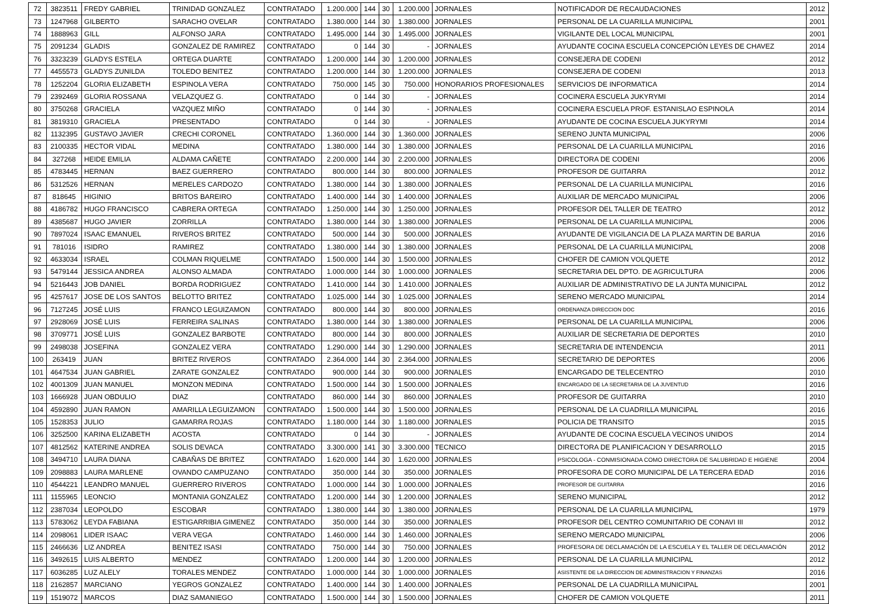| 72 | 3823511 | FREDY GABRIEL | TRINIDAD GONZALEZ | CONTRATADO | 1.200.000 | 144 | 30 | 1.200.000 | JORNALES | NOTIFICADOR DE RECAUDACIONES | 2012 |
| 73 | 1247968 | GILBERTO | SARACHO OVELAR | CONTRATADO | 1.380.000 | 144 | 30 | 1.380.000 | JORNALES | PERSONAL DE LA CUARILLA MUNICIPAL | 2001 |
| 74 | 1888963 | GILL | ALFONSO JARA | CONTRATADO | 1.495.000 | 144 | 30 | 1.495.000 | JORNALES | VIGILANTE DEL LOCAL MUNICIPAL | 2001 |
| 75 | 2091234 | GLADIS | GONZALEZ DE RAMIREZ | CONTRATADO | 0 | 144 | 30 | - | JORNALES | AYUDANTE COCINA ESCUELA CONCEPCIÓN LEYES DE CHAVEZ | 2014 |
| 76 | 3323239 | GLADYS ESTELA | ORTEGA DUARTE | CONTRATADO | 1.200.000 | 144 | 30 | 1.200.000 | JORNALES | CONSEJERA DE CODENI | 2012 |
| 77 | 4455573 | GLADYS ZUNILDA | TOLEDO BENITEZ | CONTRATADO | 1.200.000 | 144 | 30 | 1.200.000 | JORNALES | CONSEJERA DE CODENI | 2013 |
| 78 | 1252204 | GLORIA ELIZABETH | ESPINOLA VERA | CONTRATADO | 750.000 | 145 | 30 | 750.000 | HONORARIOS PROFESIONALES | SERVICIOS DE INFORMATICA | 2014 |
| 79 | 2392469 | GLORIA ROSSANA | VELAZQUEZ G. | CONTRATADO | 0 | 144 | 30 | - | JORNALES | COCINERA ESCUELA JUKYRYMI | 2014 |
| 80 | 3750268 | GRACIELA | VAZQUEZ MIÑO | CONTRATADO | 0 | 144 | 30 | - | JORNALES | COCINERA ESCUELA PROF. ESTANISLAO ESPINOLA | 2014 |
| 81 | 3819310 | GRACIELA | PRESENTADO | CONTRATADO | 0 | 144 | 30 | - | JORNALES | AYUDANTE DE COCINA ESCUELA JUKYRYMI | 2014 |
| 82 | 1132395 | GUSTAVO JAVIER | CRECHI CORONEL | CONTRATADO | 1.360.000 | 144 | 30 | 1.360.000 | JORNALES | SERENO JUNTA MUNICIPAL | 2006 |
| 83 | 2100335 | HECTOR VIDAL | MEDINA | CONTRATADO | 1.380.000 | 144 | 30 | 1.380.000 | JORNALES | PERSONAL DE LA CUARILLA MUNICIPAL | 2016 |
| 84 | 327268 | HEIDE EMILIA | ALDAMA CAÑETE | CONTRATADO | 2.200.000 | 144 | 30 | 2.200.000 | JORNALES | DIRECTORA DE CODENI | 2006 |
| 85 | 4783445 | HERNAN | BAEZ GUERRERO | CONTRATADO | 800.000 | 144 | 30 | 800.000 | JORNALES | PROFESOR DE GUITARRA | 2012 |
| 86 | 5312526 | HERNAN | MERELES CARDOZO | CONTRATADO | 1.380.000 | 144 | 30 | 1.380.000 | JORNALES | PERSONAL DE LA CUARILLA MUNICIPAL | 2016 |
| 87 | 818645 | HIGINIO | BRITOS BAREIRO | CONTRATADO | 1.400.000 | 144 | 30 | 1.400.000 | JORNALES | AUXILIAR DE MERCADO MUNICIPAL | 2006 |
| 88 | 4186782 | HUGO FRANCISCO | CABRERA ORTEGA | CONTRATADO | 1.250.000 | 144 | 30 | 1.250.000 | JORNALES | PROFESOR DEL TALLER DE TEATRO | 2012 |
| 89 | 4385687 | HUGO JAVIER | ZORRILLA | CONTRATADO | 1.380.000 | 144 | 30 | 1.380.000 | JORNALES | PERSONAL DE LA CUARILLA MUNICIPAL | 2006 |
| 90 | 7897024 | ISAAC EMANUEL | RIVEROS BRITEZ | CONTRATADO | 500.000 | 144 | 30 | 500.000 | JORNALES | AYUDANTE DE VIGILANCIA DE LA PLAZA MARTIN DE BARUA | 2016 |
| 91 | 781016 | ISIDRO | RAMIREZ | CONTRATADO | 1.380.000 | 144 | 30 | 1.380.000 | JORNALES | PERSONAL DE LA CUARILLA MUNICIPAL | 2008 |
| 92 | 4633034 | ISRAEL | COLMAN RIQUELME | CONTRATADO | 1.500.000 | 144 | 30 | 1.500.000 | JORNALES | CHOFER DE CAMION VOLQUETE | 2012 |
| 93 | 5479144 | JESSICA ANDREA | ALONSO ALMADA | CONTRATADO | 1.000.000 | 144 | 30 | 1.000.000 | JORNALES | SECRETARIA DEL DPTO. DE AGRICULTURA | 2006 |
| 94 | 5216443 | JOB DANIEL | BORDA RODRIGUEZ | CONTRATADO | 1.410.000 | 144 | 30 | 1.410.000 | JORNALES | AUXILIAR DE ADMINISTRATIVO DE LA JUNTA MUNICIPAL | 2012 |
| 95 | 4257617 | JOSE DE LOS SANTOS | BELOTTO BRITEZ | CONTRATADO | 1.025.000 | 144 | 30 | 1.025.000 | JORNALES | SERENO MERCADO MUNICIPAL | 2014 |
| 96 | 7127245 | JOSÉ LUIS | FRANCO LEGUIZAMON | CONTRATADO | 800.000 | 144 | 30 | 800.000 | JORNALES | ORDENANZA DIRECCION DOC | 2016 |
| 97 | 2928069 | JOSÉ LUIS | FERREIRA SALINAS | CONTRATADO | 1.380.000 | 144 | 30 | 1.380.000 | JORNALES | PERSONAL DE LA CUARILLA MUNICIPAL | 2006 |
| 98 | 3709771 | JOSÉ LUIS | GONZALEZ BARBOTE | CONTRATADO | 800.000 | 144 | 30 | 800.000 | JORNALES | AUXILIAR DE SECRETARIA DE DEPORTES | 2010 |
| 99 | 2498038 | JOSEFINA | GONZALEZ VERA | CONTRATADO | 1.290.000 | 144 | 30 | 1.290.000 | JORNALES | SECRETARIA DE INTENDENCIA | 2011 |
| 100 | 263419 | JUAN | BRITEZ RIVEROS | CONTRATADO | 2.364.000 | 144 | 30 | 2.364.000 | JORNALES | SECRETARIO DE DEPORTES | 2006 |
| 101 | 4647534 | JUAN GABRIEL | ZARATE GONZALEZ | CONTRATADO | 900.000 | 144 | 30 | 900.000 | JORNALES | ENCARGADO DE TELECENTRO | 2010 |
| 102 | 4001309 | JUAN MANUEL | MONZON MEDINA | CONTRATADO | 1.500.000 | 144 | 30 | 1.500.000 | JORNALES | ENCARGADO DE LA SECRETARIA DE LA JUVENTUD | 2016 |
| 103 | 1666928 | JUAN OBDULIO | DIAZ | CONTRATADO | 860.000 | 144 | 30 | 860.000 | JORNALES | PROFESOR DE GUITARRA | 2010 |
| 104 | 4592890 | JUAN RAMON | AMARILLA LEGUIZAMON | CONTRATADO | 1.500.000 | 144 | 30 | 1.500.000 | JORNALES | PERSONAL DE LA CUADRILLA MUNICIPAL | 2016 |
| 105 | 1528353 | JULIO | GAMARRA ROJAS | CONTRATADO | 1.180.000 | 144 | 30 | 1.180.000 | JORNALES | POLICIA DE TRANSITO | 2015 |
| 106 | 3252500 | KARINA ELIZABETH | ACOSTA | CONTRATADO | 0 | 144 | 30 | - | JORNALES | AYUDANTE DE COCINA ESCUELA VECINOS UNIDOS | 2014 |
| 107 | 4812562 | KATERINE ANDREA | SOLIS DEVACA | CONTRATADO | 3.300.000 | 141 | 30 | 3.300.000 | TECNICO | DIRECTORA DE PLANIFICACION Y DESARROLLO | 2015 |
| 108 | 3494710 | LAURA DIANA | CABAÑAS DE BRITEZ | CONTRATADO | 1.620.000 | 144 | 30 | 1.620.000 | JORNALES | PSICOLOGA - CONMISIONADA COMO DIRECTORA DE SALUBRIDAD E HIGIENE | 2004 |
| 109 | 2098883 | LAURA MARLENE | OVANDO CAMPUZANO | CONTRATADO | 350.000 | 144 | 30 | 350.000 | JORNALES | PROFESORA DE CORO MUNICIPAL DE LA TERCERA EDAD | 2016 |
| 110 | 4544221 | LEANDRO MANUEL | GUERRERO RIVEROS | CONTRATADO | 1.000.000 | 144 | 30 | 1.000.000 | JORNALES | PROFESOR DE GUITARRA | 2016 |
| 111 | 1155965 | LEONCIO | MONTANIA GONZALEZ | CONTRATADO | 1.200.000 | 144 | 30 | 1.200.000 | JORNALES | SERENO MUNICIPAL | 2012 |
| 112 | 2387034 | LEOPOLDO | ESCOBAR | CONTRATADO | 1.380.000 | 144 | 30 | 1.380.000 | JORNALES | PERSONAL DE LA CUARILLA MUNICIPAL | 1979 |
| 113 | 5783062 | LEYDA FABIANA | ESTIGARRIBIA GIMENEZ | CONTRATADO | 350.000 | 144 | 30 | 350.000 | JORNALES | PROFESOR DEL CENTRO COMUNITARIO DE CONAVI III | 2012 |
| 114 | 2098061 | LIDER ISAAC | VERA VEGA | CONTRATADO | 1.460.000 | 144 | 30 | 1.460.000 | JORNALES | SERENO MERCADO MUNICIPAL | 2006 |
| 115 | 2466636 | LIZ ANDREA | BENITEZ ISASI | CONTRATADO | 750.000 | 144 | 30 | 750.000 | JORNALES | PROFESORA DE DECLAMACIÓN DE LA ESCUELA Y EL TALLER DE DECLAMACIÓN | 2012 |
| 116 | 3492615 | LUIS ALBERTO | MENDEZ | CONTRATADO | 1.200.000 | 144 | 30 | 1.200.000 | JORNALES | PERSONAL DE LA CUARILLA MUNICIPAL | 2012 |
| 117 | 6036285 | LUZ ALELY | TORALES MENDEZ | CONTRATADO | 1.000.000 | 144 | 30 | 1.000.000 | JORNALES | ASISTENTE DE LA DIRECCION DE ADMINISTRACION Y FINANZAS | 2016 |
| 118 | 2162857 | MARCIANO | YEGROS GONZALEZ | CONTRATADO | 1.400.000 | 144 | 30 | 1.400.000 | JORNALES | PERSONAL DE LA CUADRILLA MUNICIPAL | 2001 |
| 119 | 1519072 | MARCOS | DIAZ SAMANIEGO | CONTRATADO | 1.500.000 | 144 | 30 | 1.500.000 | JORNALES | CHOFER DE CAMION VOLQUETE | 2011 |